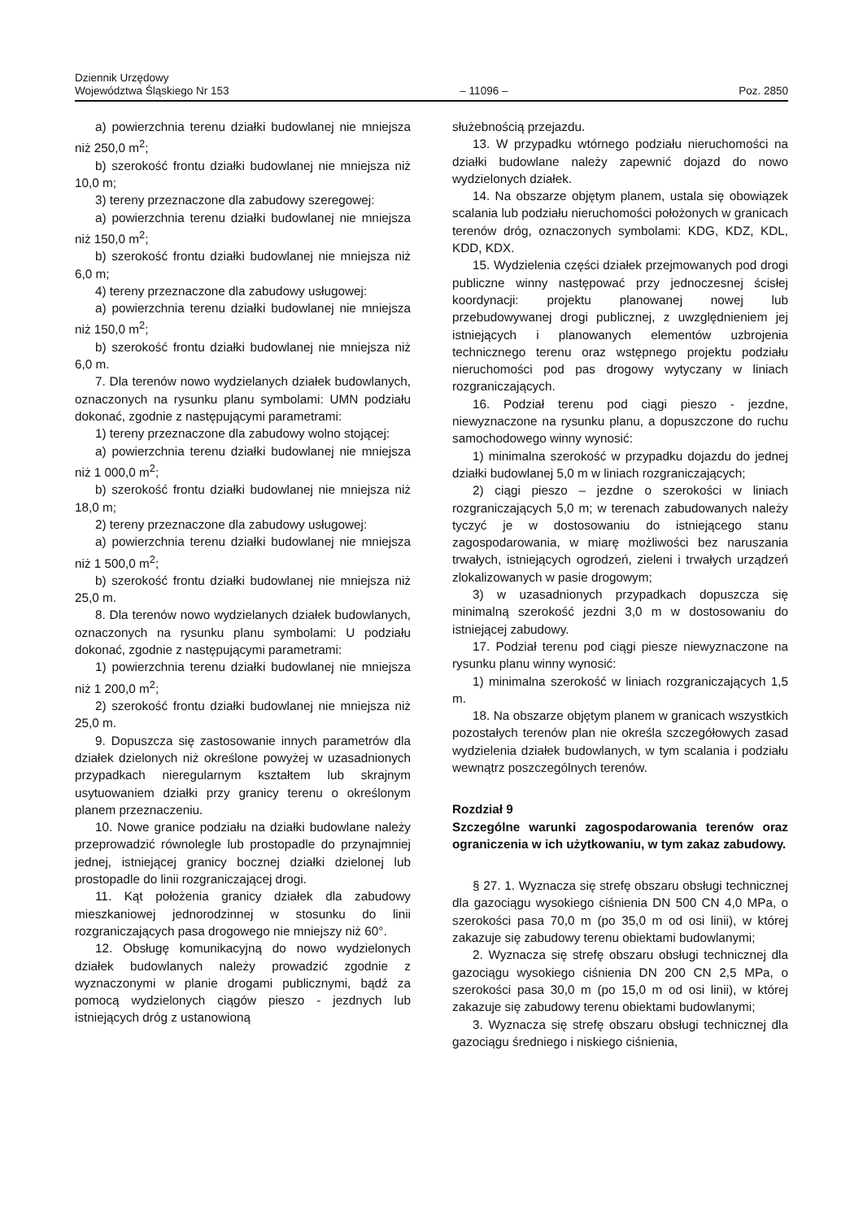Dziennik Urzędowy
Województwa Śląskiego Nr 153
– 11096 –
Poz. 2850
a) powierzchnia terenu działki budowlanej nie mniejsza niż 250,0 m<sup>2</sup>;
b) szerokość frontu działki budowlanej nie mniejsza niż 10,0 m;
3) tereny przeznaczone dla zabudowy szeregowej:
a) powierzchnia terenu działki budowlanej nie mniejsza niż 150,0 m<sup>2</sup>;
b) szerokość frontu działki budowlanej nie mniejsza niż 6,0 m;
4) tereny przeznaczone dla zabudowy usługowej:
a) powierzchnia terenu działki budowlanej nie mniejsza niż 150,0 m<sup>2</sup>;
b) szerokość frontu działki budowlanej nie mniejsza niż 6,0 m.
7. Dla terenów nowo wydzielanych działek budowlanych, oznaczonych na rysunku planu symbolami: UMN podziału dokonać, zgodnie z następującymi parametrami:
1) tereny przeznaczone dla zabudowy wolno stojącej:
a) powierzchnia terenu działki budowlanej nie mniejsza niż 1 000,0 m<sup>2</sup>;
b) szerokość frontu działki budowlanej nie mniejsza niż 18,0 m;
2) tereny przeznaczone dla zabudowy usługowej:
a) powierzchnia terenu działki budowlanej nie mniejsza niż 1 500,0 m<sup>2</sup>;
b) szerokość frontu działki budowlanej nie mniejsza niż 25,0 m.
8. Dla terenów nowo wydzielanych działek budowlanych, oznaczonych na rysunku planu symbolami: U podziału dokonać, zgodnie z następującymi parametrami:
1) powierzchnia terenu działki budowlanej nie mniejsza niż 1 200,0 m<sup>2</sup>;
2) szerokość frontu działki budowlanej nie mniejsza niż 25,0 m.
9. Dopuszcza się zastosowanie innych parametrów dla działek dzielonych niż określone powyżej w uzasadnionych przypadkach nieregularnym kształtem lub skrajnym usytuowaniem działki przy granicy terenu o określonym planem przeznaczeniu.
10. Nowe granice podziału na działki budowlane należy przeprowadzić równolegle lub prostopadle do przynajmniej jednej, istniejącej granicy bocznej działki dzielonej lub prostopadle do linii rozgraniczającej drogi.
11. Kąt położenia granicy działek dla zabudowy mieszkaniowej jednorodzinnej w stosunku do linii rozgraniczających pasa drogowego nie mniejszy niż 60°.
12. Obsługę komunikacyjną do nowo wydzielonych działek budowlanych należy prowadzić zgodnie z wyznaczonymi w planie drogami publicznymi, bądź za pomocą wydzielonych ciągów pieszo - jezdnych lub istniejących dróg z ustanowioną
służebnością przejazdu.
13. W przypadku wtórnego podziału nieruchomości na działki budowlane należy zapewnić dojazd do nowo wydzielonych działek.
14. Na obszarze objętym planem, ustala się obowiązek scalania lub podziału nieruchomości położonych w granicach terenów dróg, oznaczonych symbolami: KDG, KDZ, KDL, KDD, KDX.
15. Wydzielenia części działek przejmowanych pod drogi publiczne winny następować przy jednoczesnej ścisłej koordynacji: projektu planowanej nowej lub przebudowywanej drogi publicznej, z uwzględnieniem jej istniejących i planowanych elementów uzbrojenia technicznego terenu oraz wstępnego projektu podziału nieruchomości pod pas drogowy wytyczany w liniach rozgraniczających.
16. Podział terenu pod ciągi pieszo - jezdne, niewyznaczone na rysunku planu, a dopuszczone do ruchu samochodowego winny wynosić:
1) minimalna szerokość w przypadku dojazdu do jednej działki budowlanej 5,0 m w liniach rozgraniczających;
2) ciągi pieszo – jezdne o szerokości w liniach rozgraniczających 5,0 m; w terenach zabudowanych należy tyczyć je w dostosowaniu do istniejącego stanu zagospodarowania, w miarę możliwości bez naruszania trwałych, istniejących ogrodzeń, zieleni i trwałych urządzeń zlokalizowanych w pasie drogowym;
3) w uzasadnionych przypadkach dopuszcza się minimalną szerokość jezdni 3,0 m w dostosowaniu do istniejącej zabudowy.
17. Podział terenu pod ciągi piesze niewyznaczone na rysunku planu winny wynosić:
1) minimalna szerokość w liniach rozgraniczających 1,5 m.
18. Na obszarze objętym planem w granicach wszystkich pozostałych terenów plan nie określa szczegółowych zasad wydzielenia działek budowlanych, w tym scalania i podziału wewnątrz poszczególnych terenów.
Rozdział 9
Szczególne warunki zagospodarowania terenów oraz ograniczenia w ich użytkowaniu, w tym zakaz zabudowy.
§ 27. 1. Wyznacza się strefę obszaru obsługi technicznej dla gazociągu wysokiego ciśnienia DN 500 CN 4,0 MPa, o szerokości pasa 70,0 m (po 35,0 m od osi linii), w której zakazuje się zabudowy terenu obiektami budowlanymi;
2. Wyznacza się strefę obszaru obsługi technicznej dla gazociągu wysokiego ciśnienia DN 200 CN 2,5 MPa, o szerokości pasa 30,0 m (po 15,0 m od osi linii), w której zakazuje się zabudowy terenu obiektami budowlanymi;
3. Wyznacza się strefę obszaru obsługi technicznej dla gazociągu średniego i niskiego ciśnienia,